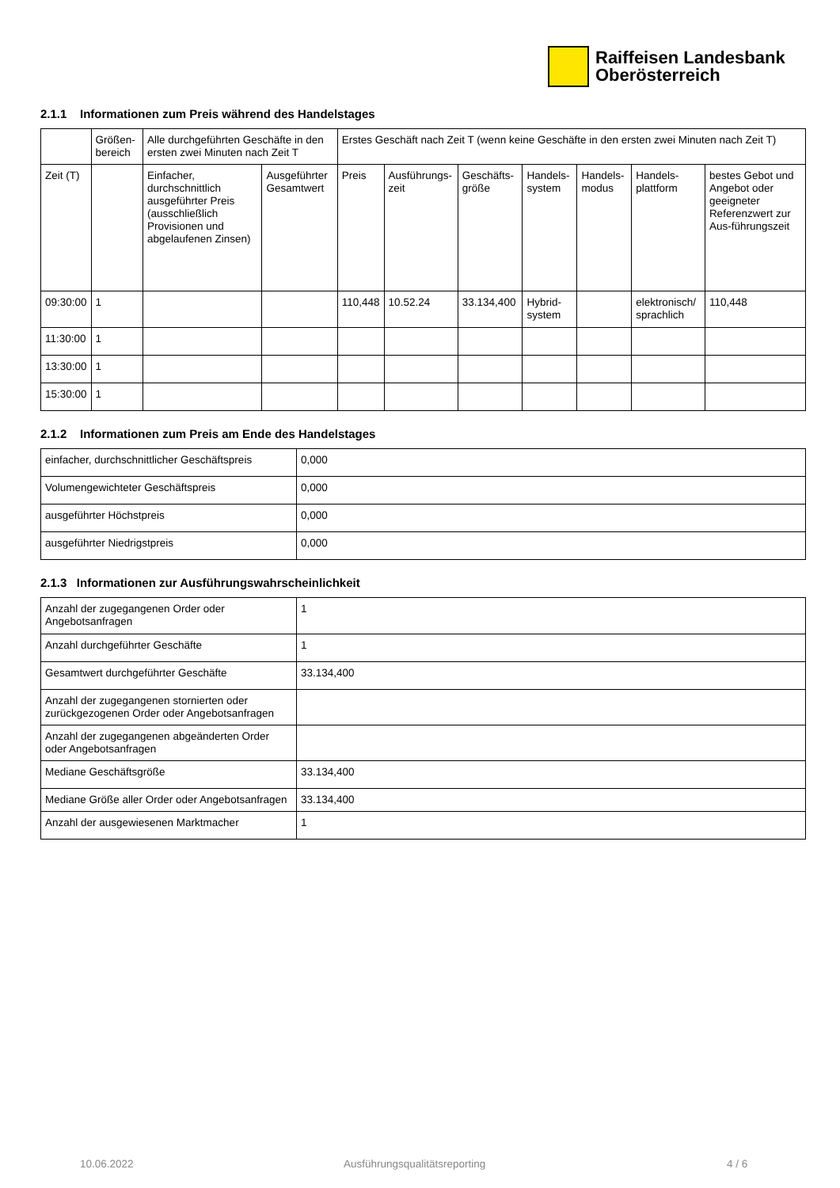Raiffeisen Landesbank
Oberösterreich
2.1.1 Informationen zum Preis während des Handelstages
| | Größen-bereich | Alle durchgeführten Geschäfte in den ersten zwei Minuten nach Zeit T | | Erstes Geschäft nach Zeit T (wenn keine Geschäfte in den ersten zwei Minuten nach Zeit T) | | | | | | |
| --- | --- | --- | --- | --- | --- | --- | --- | --- | --- | --- |
| Zeit (T) | | Einfacher, durchschnittlich ausgeführter Preis (ausschließlich Provisionen und abgelaufenen Zinsen) | Ausgeführter Gesamtwert | Preis | Ausführungs-zeit | Geschäfts-größe | Handels-system | Handels-modus | Handels-plattform | bestes Gebot und Angebot oder geeigneter Referenzwert zur Aus-führungszeit |
| 09:30:00 | 1 | | | 110,448 | 10.52.24 | 33.134,400 | Hybrid-system | | elektronisch/ sprachlich | 110,448 |
| 11:30:00 | 1 | | | | | | | | | |
| 13:30:00 | 1 | | | | | | | | | |
| 15:30:00 | 1 | | | | | | | | | |
2.1.2 Informationen zum Preis am Ende des Handelstages
| einfacher, durchschnittlicher Geschäftspreis | 0,000 |
| Volumengewichteter Geschäftspreis | 0,000 |
| ausgeführter Höchstpreis | 0,000 |
| ausgeführter Niedrigstpreis | 0,000 |
2.1.3 Informationen zur Ausführungswahrscheinlichkeit
| Anzahl der zugegangenen Order oder Angebotsanfragen | 1 |
| Anzahl durchgeführter Geschäfte | 1 |
| Gesamtwert durchgeführter Geschäfte | 33.134,400 |
| Anzahl der zugegangenen stornierten oder zurückgezogenen Order oder Angebotsanfragen | |
| Anzahl der zugegangenen abgeänderten Order oder Angebotsanfragen | |
| Mediane Geschäftsgröße | 33.134,400 |
| Mediane Größe aller Order oder Angebotsanfragen | 33.134,400 |
| Anzahl der ausgewiesenen Marktmacher | 1 |
10.06.2022 Ausführungsqualitätsreporting 4 / 6